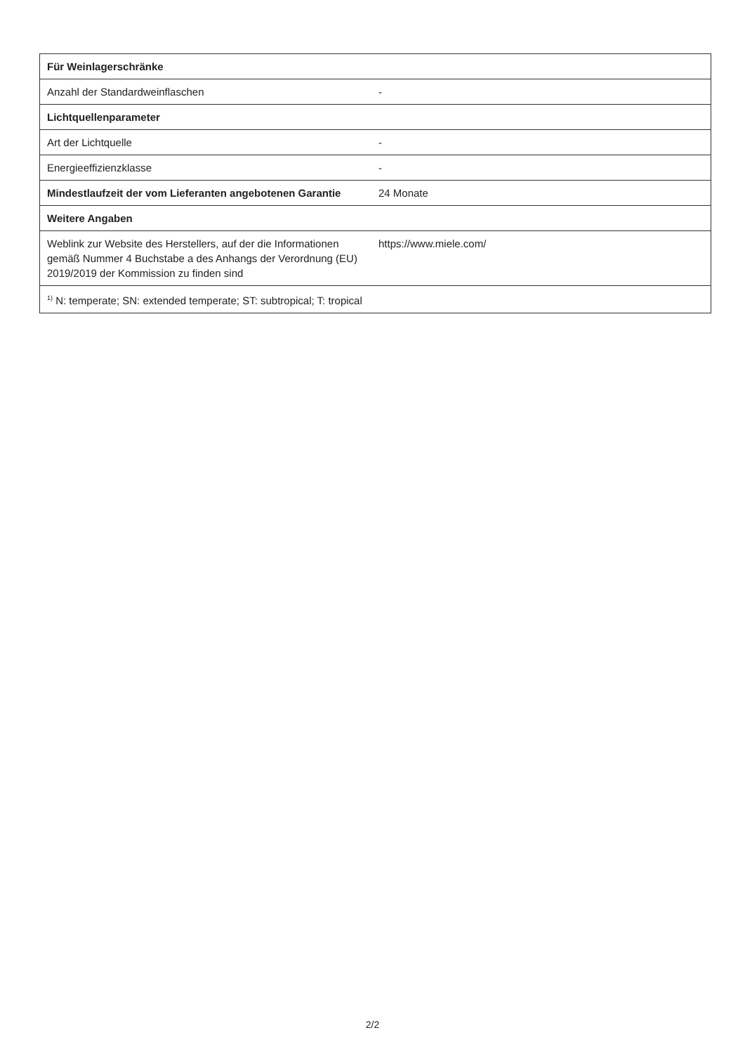| Für Weinlagerschränke | |
| --- | --- |
| Anzahl der Standardweinflaschen | - |
| Lichtquellenparameter | |
| Art der Lichtquelle | - |
| Energieeffizienzklasse | - |
| Mindestlaufzeit der vom Lieferanten angebotenen Garantie | 24 Monate |
| Weitere Angaben | |
| Weblink zur Website des Herstellers, auf der die Informationen gemäß Nummer 4 Buchstabe a des Anhangs der Verordnung (EU) 2019/2019 der Kommission zu finden sind | https://www.miele.com/ |
| <sup>1)</sup> N: temperate; SN: extended temperate; ST: subtropical; T: tropical | |
2/2